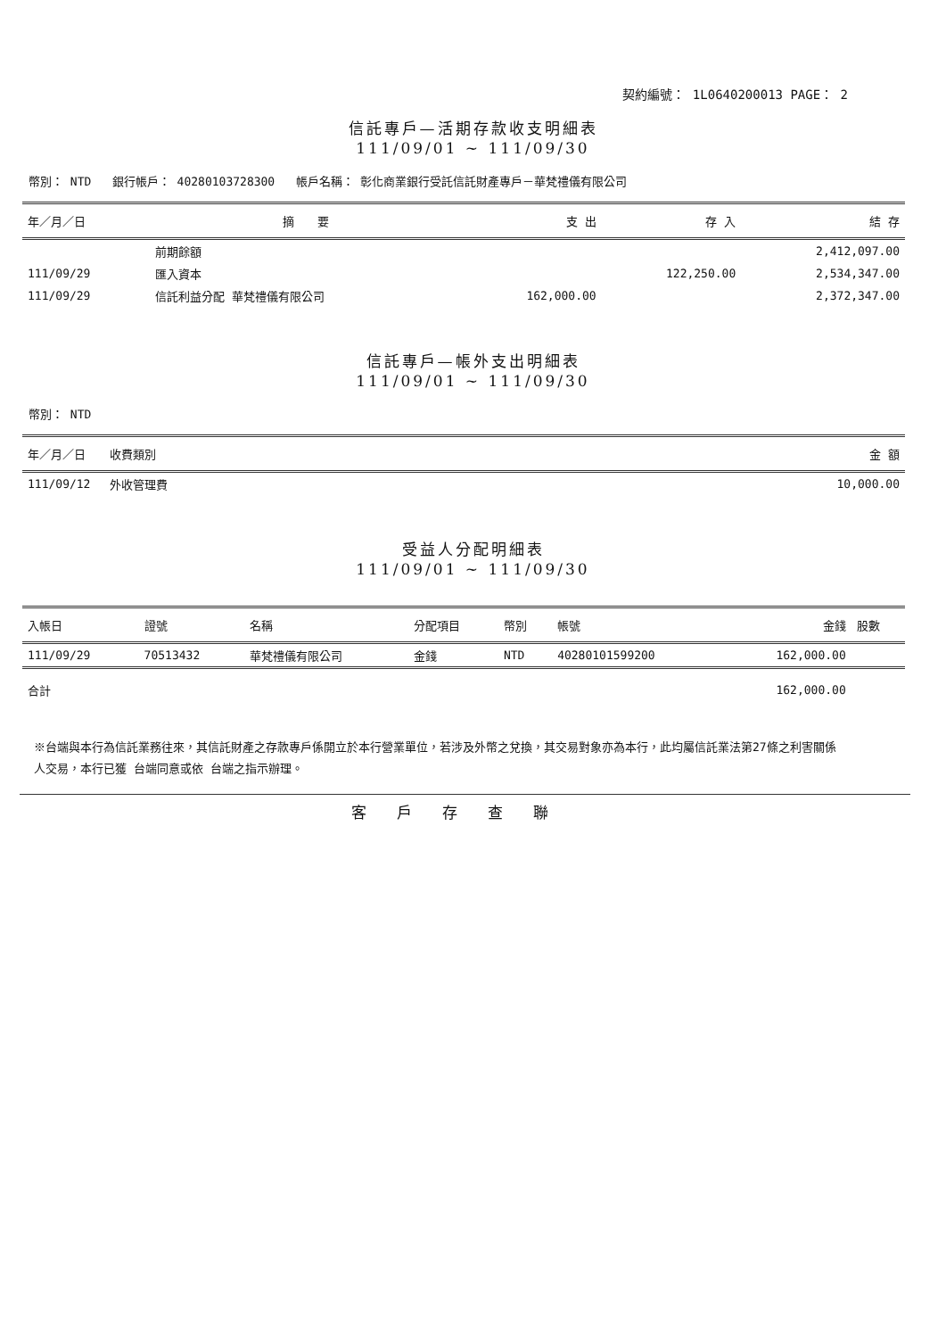契約編號： 1L0640200013 PAGE： 2
信託專戶—活期存款收支明細表
111/09/01 ~ 111/09/30
幣別： NTD 銀行帳戶： 40280103728300 帳戶名稱： 彰化商業銀行受託信託財產專戶－華梵禮儀有限公司
| 年／月／日 | 摘 要 | 支 出 | 存 入 | 結 存 |
| --- | --- | --- | --- | --- |
| | 前期餘額 | | | 2,412,097.00 |
| 111/09/29 | 匯入資本 | | 122,250.00 | 2,534,347.00 |
| 111/09/29 | 信託利益分配 華梵禮儀有限公司 | 162,000.00 | | 2,372,347.00 |
信託專戶—帳外支出明細表
111/09/01 ~ 111/09/30
幣別： NTD
| 年／月／日 | 收費類別 | 金 額 |
| --- | --- | --- |
| 111/09/12 | 外收管理費 | 10,000.00 |
受益人分配明細表
111/09/01 ~ 111/09/30
| 入帳日 | 證號 | 名稱 | 分配項目 | 幣別 | 帳號 | 金錢 | 股數 |
| --- | --- | --- | --- | --- | --- | --- | --- |
| 111/09/29 | 70513432 | 華梵禮儀有限公司 | 金錢 | NTD | 40280101599200 | 162,000.00 | |
| 合計 | | | | | | 162,000.00 | |
※台端與本行為信託業務往來，其信託財產之存款專戶係開立於本行營業單位，若涉及外幣之兌換，其交易對象亦為本行，此均屬信託業法第27條之利害關係
人交易，本行已獲 台端同意或依 台端之指示辦理。
客戶存查聯